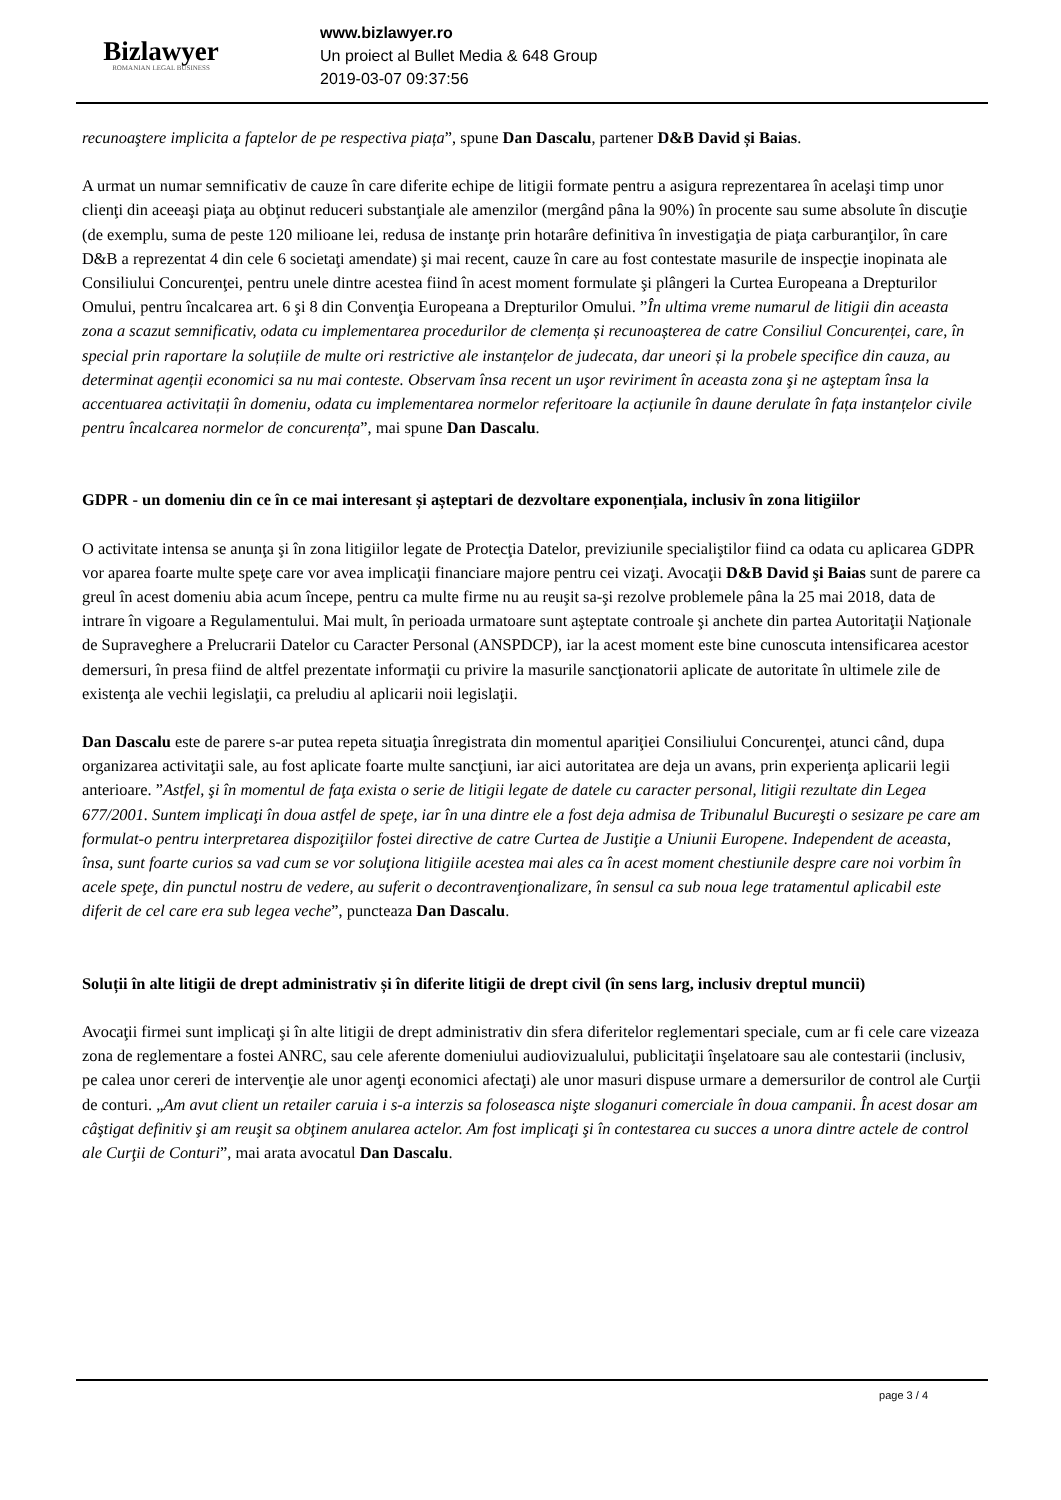Bizlawyer
ROMANIAN LEGAL BUSINESS
www.bizlawyer.ro
Un proiect al Bullet Media & 648 Group
2019-03-07 09:37:56
recunoaştere implicita a faptelor de pe respectiva piața”, spune Dan Dascalu, partener D&B David și Baias.
A urmat un numar semnificativ de cauze în care diferite echipe de litigii formate pentru a asigura reprezentarea în acelaşi timp unor clienţi din aceeaşi piaţa au obţinut reduceri substanţiale ale amenzilor (mergând pâna la 90%) în procente sau sume absolute în discuţie (de exemplu, suma de peste 120 milioane lei, redusa de instanţe prin hotarâre definitiva în investigaţia de piaţa carburanţilor, în care D&B a reprezentat 4 din cele 6 societaţi amendate) şi mai recent, cauze în care au fost contestate masurile de inspecţie inopinata ale Consiliului Concurenţei, pentru unele dintre acestea fiind în acest moment formulate şi plângeri la Curtea Europeana a Drepturilor Omului, pentru încalcarea art. 6 şi 8 din Convenţia Europeana a Drepturilor Omului. ”În ultima vreme numarul de litigii din aceasta zona a scazut semnificativ, odata cu implementarea procedurilor de clemența și recunoașterea de catre Consiliul Concurenței, care, în special prin raportare la soluțiile de multe ori restrictive ale instanțelor de judecata, dar uneori și la probele specifice din cauza, au determinat agenții economici sa nu mai conteste. Observam însa recent un uşor reviriment în aceasta zona şi ne aşteptam însa la accentuarea activitații în domeniu, odata cu implementarea normelor referitoare la acțiunile în daune derulate în fața instanțelor civile pentru încalcarea normelor de concurența”, mai spune Dan Dascalu.
GDPR - un domeniu din ce în ce mai interesant și așteptari de dezvoltare exponențiala, inclusiv în zona litigiilor
O activitate intensa se anunţa şi în zona litigiilor legate de Protecţia Datelor, previziunile specialiştilor fiind ca odata cu aplicarea GDPR vor aparea foarte multe speţe care vor avea implicaţii financiare majore pentru cei vizaţi. Avocaţii D&B David şi Baias sunt de parere ca greul în acest domeniu abia acum începe, pentru ca multe firme nu au reuşit sa-şi rezolve problemele pâna la 25 mai 2018, data de intrare în vigoare a Regulamentului. Mai mult, în perioada urmatoare sunt aşteptate controale şi anchete din partea Autoritaţii Naţionale de Supraveghere a Prelucrarii Datelor cu Caracter Personal (ANSPDCP), iar la acest moment este bine cunoscuta intensificarea acestor demersuri, în presa fiind de altfel prezentate informaţii cu privire la masurile sancţionatorii aplicate de autoritate în ultimele zile de existenţa ale vechii legislaţii, ca preludiu al aplicarii noii legislaţii.
Dan Dascalu este de parere s-ar putea repeta situaţia înregistrata din momentul apariţiei Consiliului Concurenţei, atunci când, dupa organizarea activitaţii sale, au fost aplicate foarte multe sancţiuni, iar aici autoritatea are deja un avans, prin experienţa aplicarii legii anterioare. ”Astfel, şi în momentul de faţa exista o serie de litigii legate de datele cu caracter personal, litigii rezultate din Legea 677/2001. Suntem implicaţi în doua astfel de speţe, iar în una dintre ele a fost deja admisa de Tribunalul Bucureşti o sesizare pe care am formulat-o pentru interpretarea dispoziţiilor fostei directive de catre Curtea de Justiţie a Uniunii Europene. Independent de aceasta, însa, sunt foarte curios sa vad cum se vor soluţiona litigiile acestea mai ales ca în acest moment chestiunile despre care noi vorbim în acele speţe, din punctul nostru de vedere, au suferit o decontravenţionalizare, în sensul ca sub noua lege tratamentul aplicabil este diferit de cel care era sub legea veche”, puncteaza Dan Dascalu.
Soluții în alte litigii de drept administrativ și în diferite litigii de drept civil (în sens larg, inclusiv dreptul muncii)
Avocaţii firmei sunt implicaţi şi în alte litigii de drept administrativ din sfera diferitelor reglementari speciale, cum ar fi cele care vizeaza zona de reglementare a fostei ANRC, sau cele aferente domeniului audiovizualului, publicitaţii înşelatoare sau ale contestarii (inclusiv, pe calea unor cereri de intervenţie ale unor agenţi economici afectaţi) ale unor masuri dispuse urmare a demersurilor de control ale Curţii de conturi. „Am avut client un retailer caruia i s-a interzis sa foloseasca nişte sloganuri comerciale în doua campanii. În acest dosar am câştigat definitiv şi am reuşit sa obţinem anularea actelor. Am fost implicaţi şi în contestarea cu succes a unora dintre actele de control ale Curţii de Conturi”, mai arata avocatul Dan Dascalu.
page 3 / 4